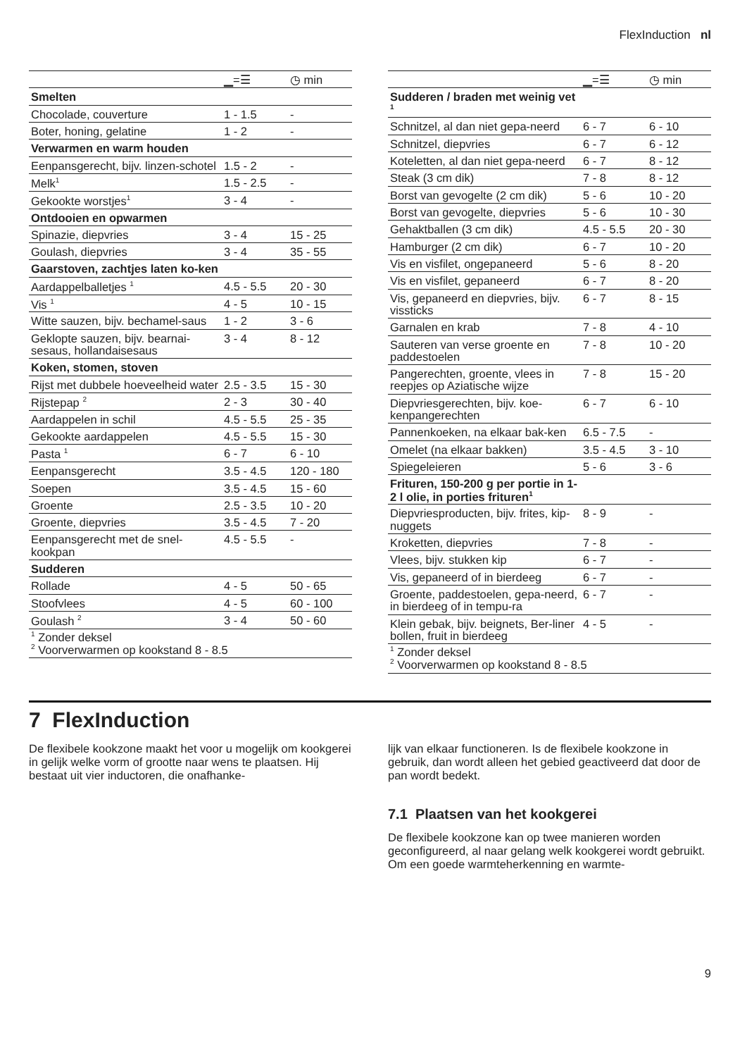FlexInduction nl
| | ▁=☰ | ◷ min |
| --- | --- | --- |
| Smelten | | |
| Chocolade, couverture | 1 - 1.5 | - |
| Boter, honing, gelatine | 1 - 2 | - |
| Verwarmen en warm houden | | |
| Eenpansgerecht, bijv. linzen-schotel | 1.5 - 2 | - |
| Melk<sup>1</sup> | 1.5 - 2.5 | - |
| Gekookte worstjes<sup>1</sup> | 3 - 4 | - |
| Ontdooien en opwarmen | | |
| Spinazie, diepvries | 3 - 4 | 15 - 25 |
| Goulash, diepvries | 3 - 4 | 35 - 55 |
| Gaarstoven, zachtjes laten ko-ken | | |
| Aardappelballetjes <sup>1</sup> | 4.5 - 5.5 | 20 - 30 |
| Vis <sup>1</sup> | 4 - 5 | 10 - 15 |
| Witte sauzen, bijv. bechamel-saus | 1 - 2 | 3 - 6 |
| Geklopte sauzen, bijv. bearnai-sesaus, hollandaisesaus | 3 - 4 | 8 - 12 |
| Koken, stomen, stoven | | |
| Rijst met dubbele hoeveelheid water | 2.5 - 3.5 | 15 - 30 |
| Rijstepap <sup>2</sup> | 2 - 3 | 30 - 40 |
| Aardappelen in schil | 4.5 - 5.5 | 25 - 35 |
| Gekookte aardappelen | 4.5 - 5.5 | 15 - 30 |
| Pasta <sup>1</sup> | 6 - 7 | 6 - 10 |
| Eenpansgerecht | 3.5 - 4.5 | 120 - 180 |
| Soepen | 3.5 - 4.5 | 15 - 60 |
| Groente | 2.5 - 3.5 | 10 - 20 |
| Groente, diepvries | 3.5 - 4.5 | 7 - 20 |
| Eenpansgerecht met de snel-kookpan | 4.5 - 5.5 | - |
| Sudderen | | |
| Rollade | 4 - 5 | 50 - 65 |
| Stoofvlees | 4 - 5 | 60 - 100 |
| Goulash <sup>2</sup> | 3 - 4 | 50 - 60 |
| <sup>1</sup> Zonder deksel <sup>2</sup> Voorverwarmen op kookstand 8 - 8.5 | | |
| | ▁=☰ | ◷ min |
| --- | --- | --- |
| Sudderen / braden met weinig vet <sup>1</sup> | | |
| Schnitzel, al dan niet gepa-neerd | 6 - 7 | 6 - 10 |
| Schnitzel, diepvries | 6 - 7 | 6 - 12 |
| Koteletten, al dan niet gepa-neerd | 6 - 7 | 8 - 12 |
| Steak (3 cm dik) | 7 - 8 | 8 - 12 |
| Borst van gevogelte (2 cm dik) | 5 - 6 | 10 - 20 |
| Borst van gevogelte, diepvries | 5 - 6 | 10 - 30 |
| Gehaktballen (3 cm dik) | 4.5 - 5.5 | 20 - 30 |
| Hamburger (2 cm dik) | 6 - 7 | 10 - 20 |
| Vis en visfilet, ongepaneerd | 5 - 6 | 8 - 20 |
| Vis en visfilet, gepaneerd | 6 - 7 | 8 - 20 |
| Vis, gepaneerd en diepvries, bijv. vissticks | 6 - 7 | 8 - 15 |
| Garnalen en krab | 7 - 8 | 4 - 10 |
| Sauteren van verse groente en paddestoelen | 7 - 8 | 10 - 20 |
| Pangerechten, groente, vlees in reepjes op Aziatische wijze | 7 - 8 | 15 - 20 |
| Diepvriesgerechten, bijv. koe-kenpangerechten | 6 - 7 | 6 - 10 |
| Pannenkoeken, na elkaar bak-ken | 6.5 - 7.5 | - |
| Omelet (na elkaar bakken) | 3.5 - 4.5 | 3 - 10 |
| Spiegeleieren | 5 - 6 | 3 - 6 |
| Frituren, 150-200 g per portie in 1-2 l olie, in porties frituren<sup>1</sup> | | |
| Diepvriesproducten, bijv. frites, kip-nuggets | 8 - 9 | - |
| Kroketten, diepvries | 7 - 8 | - |
| Vlees, bijv. stukken kip | 6 - 7 | - |
| Vis, gepaneerd of in bierdeeg | 6 - 7 | - |
| Groente, paddestoelen, gepa-neerd, in bierdeeg of in tempu-ra | 6 - 7 | - |
| Klein gebak, bijv. beignets, Ber-liner bollen, fruit in bierdeeg | 4 - 5 | - |
| <sup>1</sup> Zonder deksel <sup>2</sup> Voorverwarmen op kookstand 8 - 8.5 | | |
7 FlexInduction
De flexibele kookzone maakt het voor u mogelijk om kookgerei in gelijk welke vorm of grootte naar wens te plaatsen. Hij bestaat uit vier inductoren, die onafhanke-
lijk van elkaar functioneren. Is de flexibele kookzone in gebruik, dan wordt alleen het gebied geactiveerd dat door de pan wordt bedekt.
7.1 Plaatsen van het kookgerei
De flexibele kookzone kan op twee manieren worden geconfigureerd, al naar gelang welk kookgerei wordt gebruikt. Om een goede warmteherkenning en warmte-
9